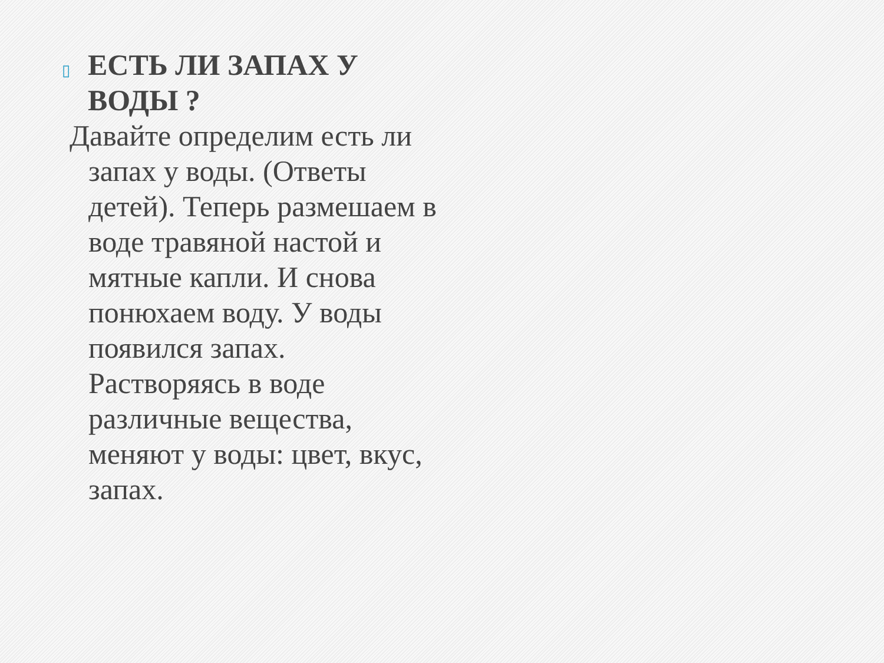▯
ЕСТЬ ЛИ ЗАПАХ У ВОДЫ ?
Давайте определим есть ли запах у воды. (Ответы детей). Теперь размешаем в воде травяной настой и мятные капли. И снова понюхаем воду. У воды появился запах. Растворяясь в воде различные вещества, меняют у воды: цвет, вкус, запах.